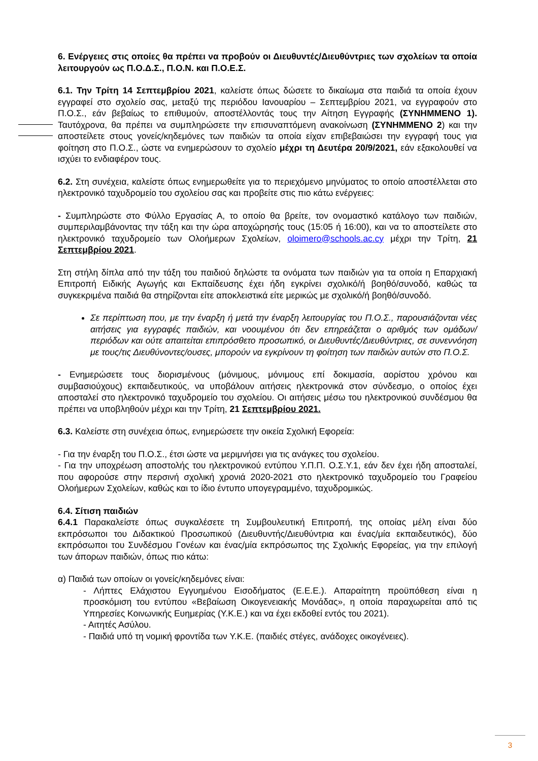6. Ενέργειες στις οποίες θα πρέπει να προβούν οι Διευθυντές/Διευθύντριες των σχολείων τα οποία λειτουργούν ως Π.Ο.Δ.Σ., Π.Ο.Ν. και Π.Ο.Ε.Σ.
6.1. Την Τρίτη 14 Σεπτεμβρίου 2021, καλείστε όπως δώσετε το δικαίωμα στα παιδιά τα οποία έχουν εγγραφεί στο σχολείο σας, μεταξύ της περιόδου Ιανουαρίου – Σεπτεμβρίου 2021, να εγγραφούν στο Π.Ο.Σ., εάν βεβαίως το επιθυμούν, αποστέλλοντάς τους την Αίτηση Εγγραφής (ΣΥΝΗΜΜΕΝΟ 1). Ταυτόχρονα, θα πρέπει να συμπληρώσετε την επισυναπτόμενη ανακοίνωση (ΣΥΝΗΜΜΕΝΟ 2) και την αποστείλετε στους γονείς/κηδεμόνες των παιδιών τα οποία είχαν επιβεβαιώσει την εγγραφή τους για φοίτηση στο Π.Ο.Σ., ώστε να ενημερώσουν το σχολείο μέχρι τη Δευτέρα 20/9/2021, εάν εξακολουθεί να ισχύει το ενδιαφέρον τους.
6.2. Στη συνέχεια, καλείστε όπως ενημερωθείτε για το περιεχόμενο μηνύματος το οποίο αποστέλλεται στο ηλεκτρονικό ταχυδρομείο του σχολείου σας και προβείτε στις πιο κάτω ενέργειες:
- Συμπληρώστε στο Φύλλο Εργασίας Α, το οποίο θα βρείτε, τον ονομαστικό κατάλογο των παιδιών, συμπεριλαμβάνοντας την τάξη και την ώρα αποχώρησής τους (15:05 ή 16:00), και να το αποστείλετε στο ηλεκτρονικό ταχυδρομείο των Ολοήμερων Σχολείων, oloimero@schools.ac.cy μέχρι την Τρίτη, 21 Σεπτεμβρίου 2021.
Στη στήλη δίπλα από την τάξη του παιδιού δηλώστε τα ονόματα των παιδιών για τα οποία η Επαρχιακή Επιτροπή Ειδικής Αγωγής και Εκπαίδευσης έχει ήδη εγκρίνει σχολικό/ή βοηθό/συνοδό, καθώς τα συγκεκριμένα παιδιά θα στηρίζονται είτε αποκλειστικά είτε μερικώς με σχολικό/ή βοηθό/συνοδό.
Σε περίπτωση που, με την έναρξη ή μετά την έναρξη λειτουργίας του Π.Ο.Σ., παρουσιάζονται νέες αιτήσεις για εγγραφές παιδιών, και νοουμένου ότι δεν επηρεάζεται ο αριθμός των ομάδων/περιόδων και ούτε απαιτείται επιπρόσθετο προσωπικό, οι Διευθυντές/Διευθύντριες, σε συνεννόηση με τους/τις Διευθύνοντες/ουσες, μπορούν να εγκρίνουν τη φοίτηση των παιδιών αυτών στο Π.Ο.Σ.
- Ενημερώσετε τους διορισμένους (μόνιμους, μόνιμους επί δοκιμασία, αορίστου χρόνου και συμβασιούχους) εκπαιδευτικούς, να υποβάλουν αιτήσεις ηλεκτρονικά στον σύνδεσμο, ο οποίος έχει αποσταλεί στο ηλεκτρονικό ταχυδρομείο του σχολείου. Οι αιτήσεις μέσω του ηλεκτρονικού συνδέσμου θα πρέπει να υποβληθούν μέχρι και την Τρίτη, 21 Σεπτεμβρίου 2021.
6.3. Καλείστε στη συνέχεια όπως, ενημερώσετε την οικεία Σχολική Εφορεία:
- Για την έναρξη του Π.Ο.Σ., έτσι ώστε να μεριμνήσει για τις ανάγκες του σχολείου.
- Για την υποχρέωση αποστολής του ηλεκτρονικού εντύπου Υ.Π.Π. Ο.Σ.Υ.1, εάν δεν έχει ήδη αποσταλεί, που αφορούσε στην περσινή σχολική χρονιά 2020-2021 στο ηλεκτρονικό ταχυδρομείο του Γραφείου Ολοήμερων Σχολείων, καθώς και το ίδιο έντυπο υπογεγραμμένο, ταχυδρομικώς.
6.4. Σίτιση παιδιών
6.4.1 Παρακαλείστε όπως συγκαλέσετε τη Συμβουλευτική Επιτροπή, της οποίας μέλη είναι δύο εκπρόσωποι του Διδακτικού Προσωπικού (Διευθυντής/Διευθύντρια και ένας/μία εκπαιδευτικός), δύο εκπρόσωποι του Συνδέσμου Γονέων και ένας/μία εκπρόσωπος της Σχολικής Εφορείας, για την επιλογή των άπορων παιδιών, όπως πιο κάτω:
α) Παιδιά των οποίων οι γονείς/κηδεμόνες είναι:
- Λήπτες Ελάχιστου Εγγυημένου Εισοδήματος (Ε.Ε.Ε.). Απαραίτητη προϋπόθεση είναι η προσκόμιση του εντύπου «Βεβαίωση Οικογενειακής Μονάδας», η οποία παραχωρείται από τις Υπηρεσίες Κοινωνικής Ευημερίας (Υ.Κ.Ε.) και να έχει εκδοθεί εντός του 2021).
- Αιτητές Ασύλου.
- Παιδιά υπό τη νομική φροντίδα των Υ.Κ.Ε. (παιδιές στέγες, ανάδοχες οικογένειες).
3